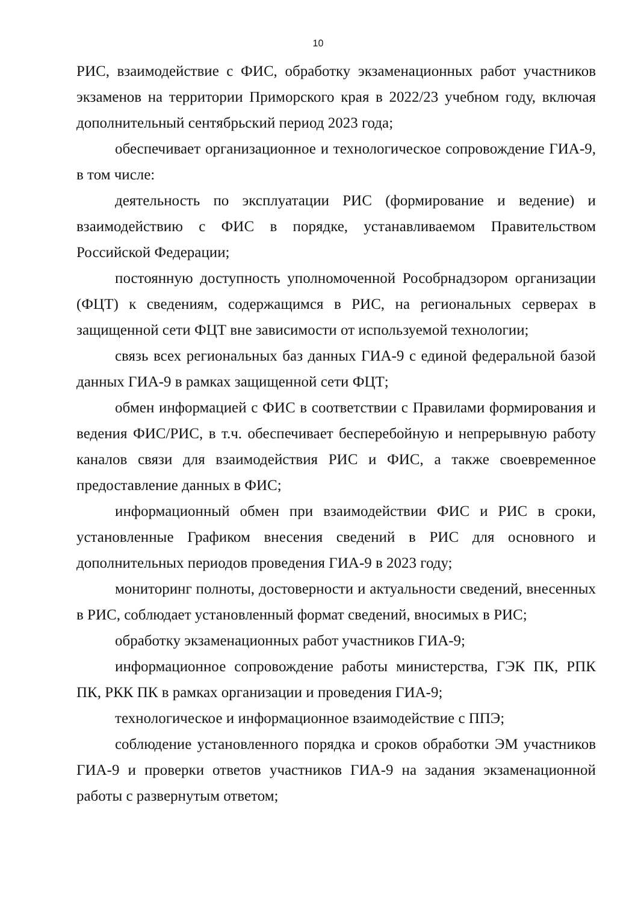10
РИС, взаимодействие с ФИС, обработку экзаменационных работ участников экзаменов на территории Приморского края в 2022/23 учебном году, включая дополнительный сентябрьский период 2023 года;
обеспечивает организационное и технологическое сопровождение ГИА-9, в том числе:
деятельность по эксплуатации РИС (формирование и ведение) и взаимодействию с ФИС в порядке, устанавливаемом Правительством Российской Федерации;
постоянную доступность уполномоченной Рособрнадзором организации (ФЦТ) к сведениям, содержащимся в РИС, на региональных серверах в защищенной сети ФЦТ вне зависимости от используемой технологии;
связь всех региональных баз данных ГИА-9 с единой федеральной базой данных ГИА-9 в рамках защищенной сети ФЦТ;
обмен информацией с ФИС в соответствии с Правилами формирования и ведения ФИС/РИС, в т.ч. обеспечивает бесперебойную и непрерывную работу каналов связи для взаимодействия РИС и ФИС, а также своевременное предоставление данных в ФИС;
информационный обмен при взаимодействии ФИС и РИС в сроки, установленные Графиком внесения сведений в РИС для основного и дополнительных периодов проведения ГИА-9 в 2023 году;
мониторинг полноты, достоверности и актуальности сведений, внесенных в РИС, соблюдает установленный формат сведений, вносимых в РИС;
обработку экзаменационных работ участников ГИА-9;
информационное сопровождение работы министерства, ГЭК ПК, РПК ПК, РКК ПК в рамках организации и проведения ГИА-9;
технологическое и информационное взаимодействие с ППЭ;
соблюдение установленного порядка и сроков обработки ЭМ участников ГИА-9 и проверки ответов участников ГИА-9 на задания экзаменационной работы с развернутым ответом;